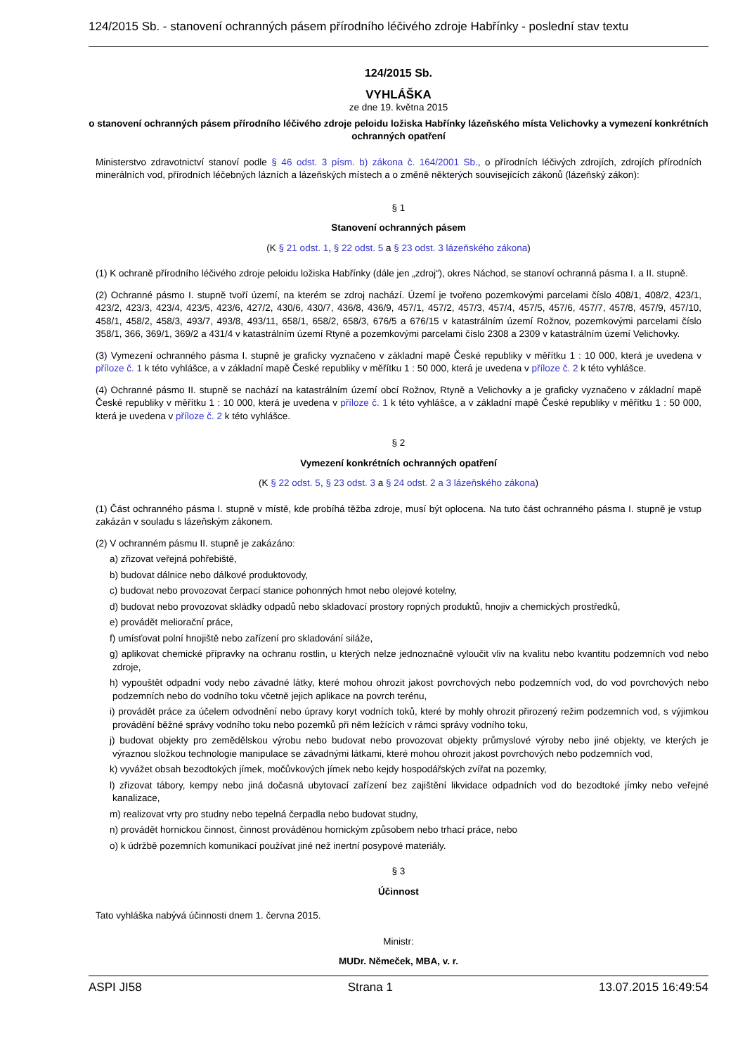124/2015 Sb. - stanovení ochranných pásem přírodního léčivého zdroje Habřínky - poslední stav textu
124/2015 Sb.
VYHLÁŠKA
ze dne 19. května 2015
o stanovení ochranných pásem přírodního léčivého zdroje peloidu ložiska Habřínky lázeňského místa Velichovky a vymezení konkrétních ochranných opatření
Ministerstvo zdravotnictví stanoví podle § 46 odst. 3 písm. b) zákona č. 164/2001 Sb., o přírodních léčivých zdrojích, zdrojích přírodních minerálních vod, přírodních léčebných lázních a lázeňských místech a o změně některých souvisejících zákonů (lázeňský zákon):
§ 1
Stanovení ochranných pásem
(K § 21 odst. 1, § 22 odst. 5 a § 23 odst. 3 lázeňského zákona)
(1) K ochraně přírodního léčivého zdroje peloidu ložiska Habřínky (dále jen „zdroj“), okres Náchod, se stanoví ochranná pásma I. a II. stupně.
(2) Ochranné pásmo I. stupně tvoří území, na kterém se zdroj nachází. Území je tvořeno pozemkovými parcelami číslo 408/1, 408/2, 423/1, 423/2, 423/3, 423/4, 423/5, 423/6, 427/2, 430/6, 430/7, 436/8, 436/9, 457/1, 457/2, 457/3, 457/4, 457/5, 457/6, 457/7, 457/8, 457/9, 457/10, 458/1, 458/2, 458/3, 493/7, 493/8, 493/11, 658/1, 658/2, 658/3, 676/5 a 676/15 v katastrálním území Rožnov, pozemkovými parcelami číslo 358/1, 366, 369/1, 369/2 a 431/4 v katastrálním území Rtyně a pozemkovými parcelami číslo 2308 a 2309 v katastrálním území Velichovky.
(3) Vymezení ochranného pásma I. stupně je graficky vyznačeno v základní mapě České republiky v měřítku 1 : 10 000, která je uvedena v příloze č. 1 k této vyhlášce, a v základní mapě České republiky v měřítku 1 : 50 000, která je uvedena v příloze č. 2 k této vyhlášce.
(4) Ochranné pásmo II. stupně se nachází na katastrálním území obcí Rožnov, Rtyně a Velichovky a je graficky vyznačeno v základní mapě České republiky v měřítku 1 : 10 000, která je uvedena v příloze č. 1 k této vyhlášce, a v základní mapě České republiky v měřítku 1 : 50 000, která je uvedena v příloze č. 2 k této vyhlášce.
§ 2
Vymezení konkrétních ochranných opatření
(K § 22 odst. 5, § 23 odst. 3 a § 24 odst. 2 a 3 lázeňského zákona)
(1) Část ochranného pásma I. stupně v místě, kde probíhá těžba zdroje, musí být oplocena. Na tuto část ochranného pásma I. stupně je vstup zakázán v souladu s lázeňským zákonem.
(2) V ochranném pásmu II. stupně je zakázáno:
a) zřizovat veřejná pohřebiště,
b) budovat dálnice nebo dálkové produktovody,
c) budovat nebo provozovat čerpací stanice pohonných hmot nebo olejové kotelny,
d) budovat nebo provozovat skládky odpadů nebo skladovací prostory ropných produktů, hnojiv a chemických prostředků,
e) provádět meliorační práce,
f) umísťovat polní hnojiště nebo zařízení pro skladování siláže,
g) aplikovat chemické přípravky na ochranu rostlin, u kterých nelze jednoznačně vyloučit vliv na kvalitu nebo kvantitu podzemních vod nebo zdroje,
h) vypouštět odpadní vody nebo závadné látky, které mohou ohrozit jakost povrchových nebo podzemních vod, do vod povrchových nebo podzemních nebo do vodního toku včetně jejich aplikace na povrch terénu,
i) provádět práce za účelem odvodnění nebo úpravy koryt vodních toků, které by mohly ohrozit přirozený režim podzemních vod, s výjimkou provádění běžné správy vodního toku nebo pozemků při něm ležících v rámci správy vodního toku,
j) budovat objekty pro zemědělskou výrobu nebo budovat nebo provozovat objekty průmyslové výroby nebo jiné objekty, ve kterých je výraznou složkou technologie manipulace se závadnými látkami, které mohou ohrozit jakost povrchových nebo podzemních vod,
k) vyvážet obsah bezodtokých jímek, močůvkových jímek nebo kejdy hospodářských zvířat na pozemky,
l) zřizovat tábory, kempy nebo jiná dočasná ubytovací zařízení bez zajištění likvidace odpadních vod do bezodtoké jímky nebo veřejné kanalizace,
m) realizovat vrty pro studny nebo tepelná čerpadla nebo budovat studny,
n) provádět hornickou činnost, činnost prováděnou hornickým způsobem nebo trhací práce, nebo
o) k údržbě pozemních komunikací používat jiné než inertní posypové materiály.
§ 3
Účinnost
Tato vyhláška nabývá účinnosti dnem 1. června 2015.
Ministr:
MUDr. Němeček, MBA, v. r.
ASPI JI58 Strana 1 13.07.2015 16:49:54